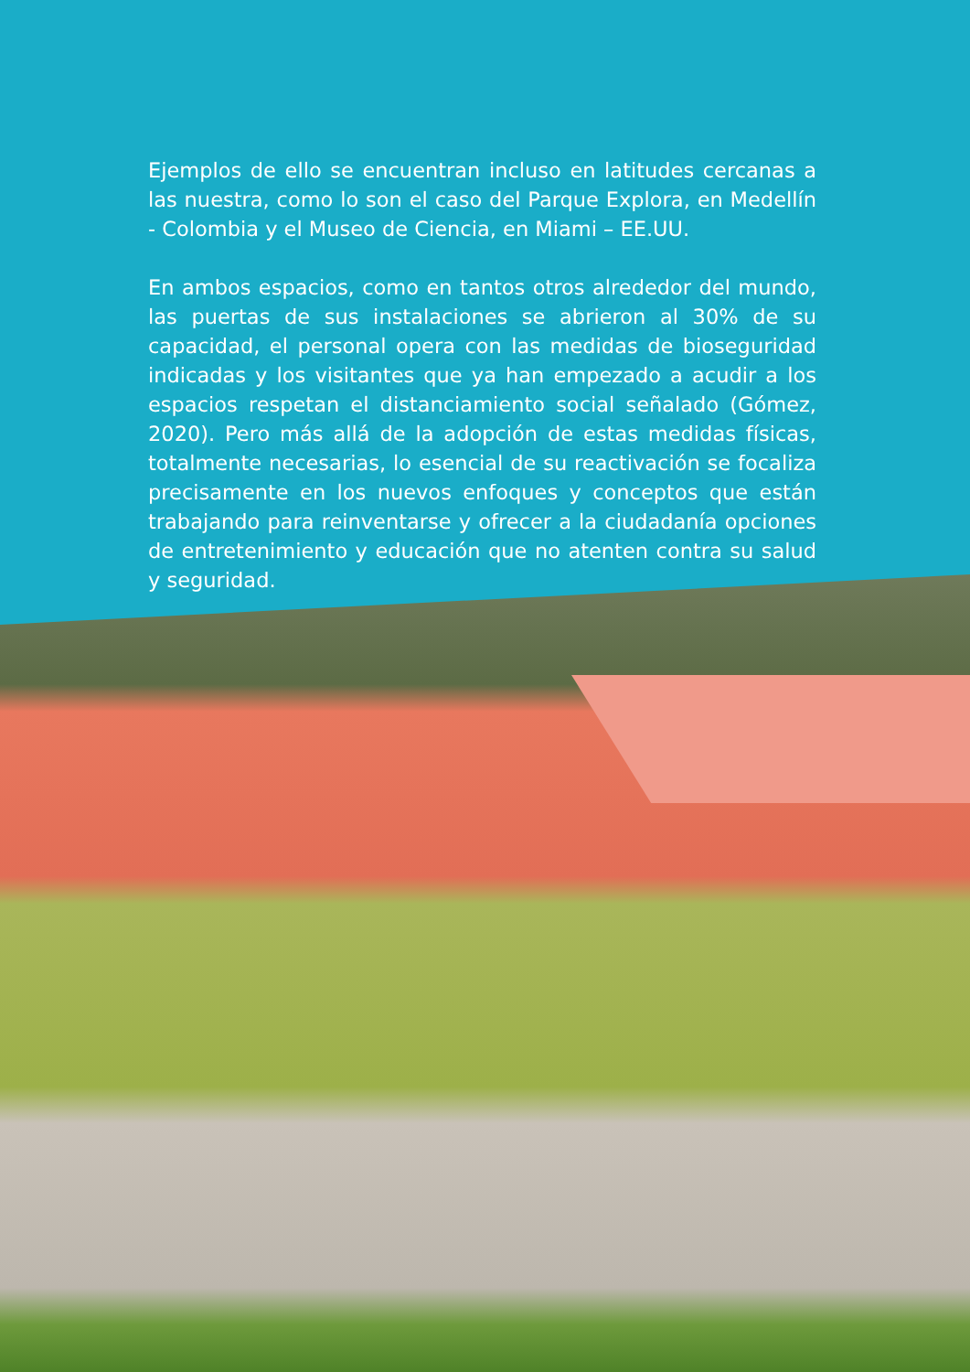Ejemplos de ello se encuentran incluso en latitudes cercanas a las nuestra, como lo son el caso del Parque Explora, en Medellín - Colombia y el Museo de Ciencia, en Miami – EE.UU.
En ambos espacios, como en tantos otros alrededor del mundo, las puertas de sus instalaciones se abrieron al 30% de su capacidad, el personal opera con las medidas de bioseguridad indicadas y los visitantes que ya han empezado a acudir a los espacios respetan el distanciamiento social señalado (Gómez, 2020). Pero más allá de la adopción de estas medidas físicas, totalmente necesarias, lo esencial de su reactivación se focaliza precisamente en los nuevos enfoques y conceptos que están trabajando para reinventarse y ofrecer a la ciudadanía opciones de entretenimiento y educación que no atenten contra su salud y seguridad.